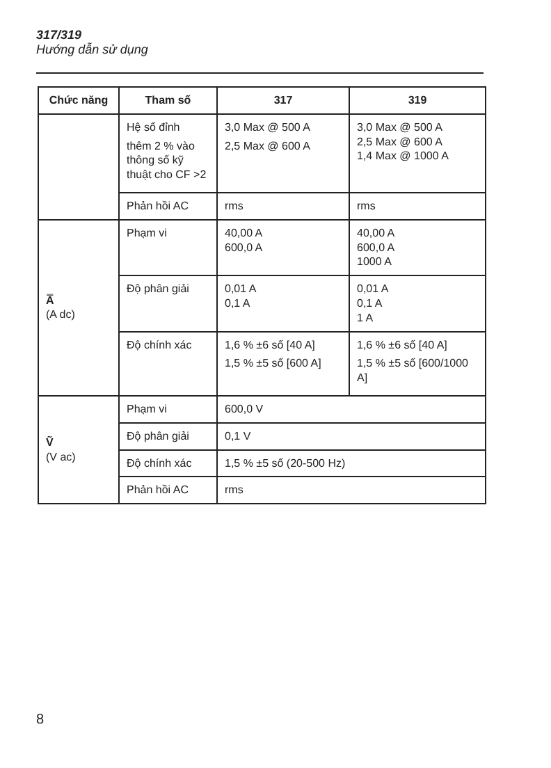317/319
Hướng dẫn sử dụng
| Chức năng | Tham số | 317 | 319 |
| --- | --- | --- | --- |
| | Hệ số đỉnh thêm 2 % vào thông số kỹ thuật cho CF >2 | 3,0 Max @ 500 A 2,5 Max @ 600 A | 3,0 Max @ 500 A 2,5 Max @ 600 A 1,4 Max @ 1000 A |
| | Phản hồi AC | rms | rms |
| A̿ (A dc) | Phạm vi | 40,00 A 600,0 A | 40,00 A 600,0 A 1000 A |
| | Độ phân giải | 0,01 A 0,1 A | 0,01 A 0,1 A 1 A |
| | Độ chính xác | 1,6 % ±6 số [40 A] 1,5 % ±5 số [600 A] | 1,6 % ±6 số [40 A] 1,5 % ±5 số [600/1000 A] |
| Ṽ (V ac) | Phạm vi | 600,0 V | |
| | Độ phân giải | 0,1 V | |
| | Độ chính xác | 1,5 % ±5 số (20-500 Hz) | |
| | Phản hồi AC | rms | |
8